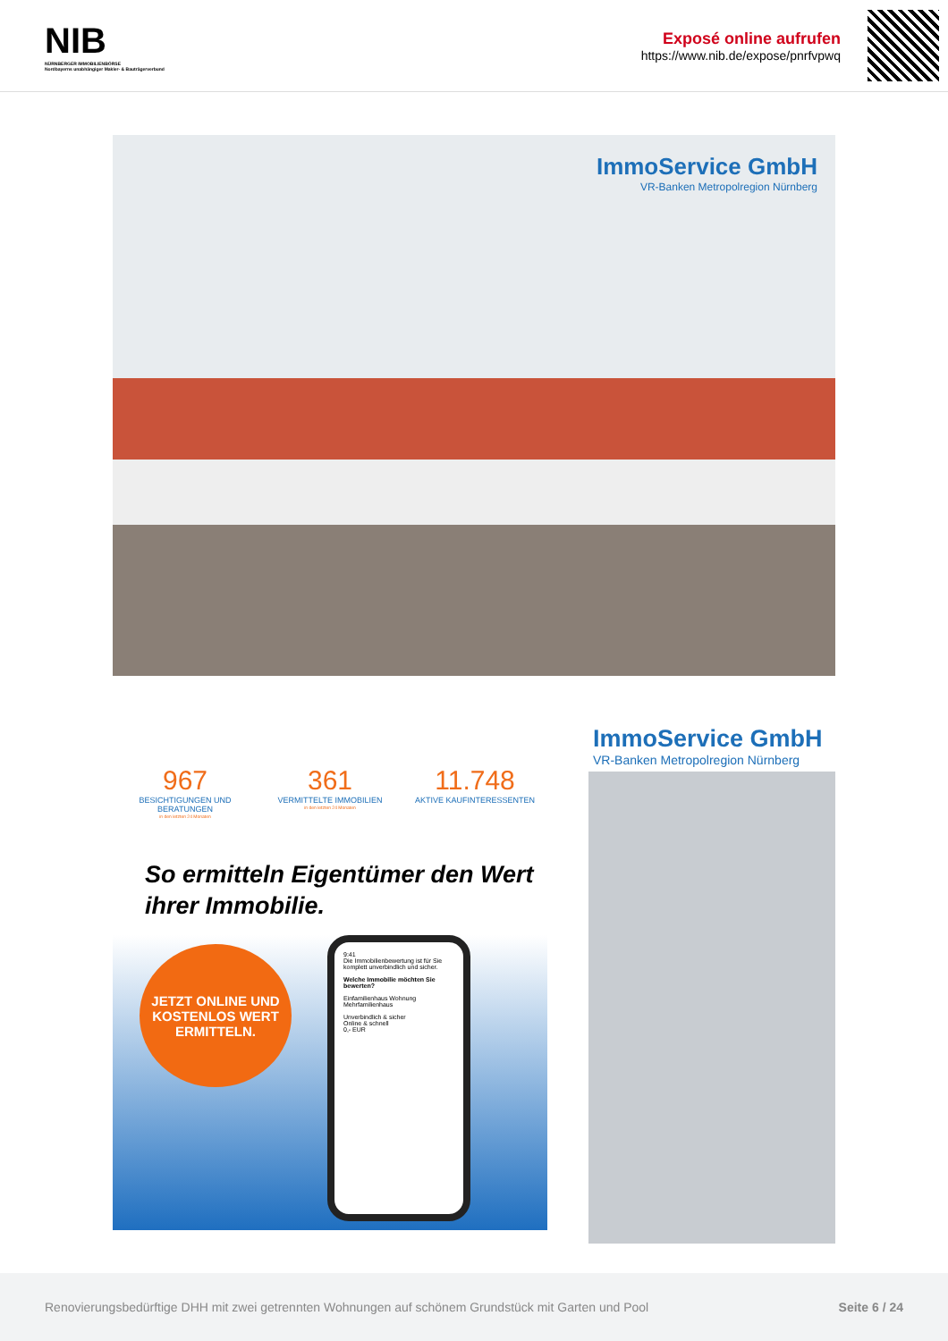NIB
NÜRNBERGER IMMOBILIENBÖRSE
Nordbayerns unabhängiger Makler- & Bauträgerverbund
Exposé online aufrufen
https://www.nib.de/expose/pnrfvpwq
ImmoService GmbH
VR-Banken Metropolregion Nürnberg
967
BESICHTIGUNGEN UND BERATUNGEN
in den letzten 24 Monaten
361
VERMITTELTE IMMOBILIEN
in den letzten 24 Monaten
11.748
AKTIVE KAUFINTERESSENTEN
So ermitteln Eigentümer den Wert ihrer Immobilie.
JETZT ONLINE UND KOSTENLOS WERT ERMITTELN.
9:41
Die Immobilienbewertung ist für Sie komplett unverbindlich und sicher.
Welche Immobilie möchten Sie bewerten?
Einfamilienhaus Wohnung
Mehrfamilienhaus
Unverbindlich & sicher
Online & schnell
0,- EUR
ImmoService GmbH
VR-Banken Metropolregion Nürnberg
Renovierungsbedürftige DHH mit zwei getrennten Wohnungen auf schönem Grundstück mit Garten und Pool Seite 6 / 24